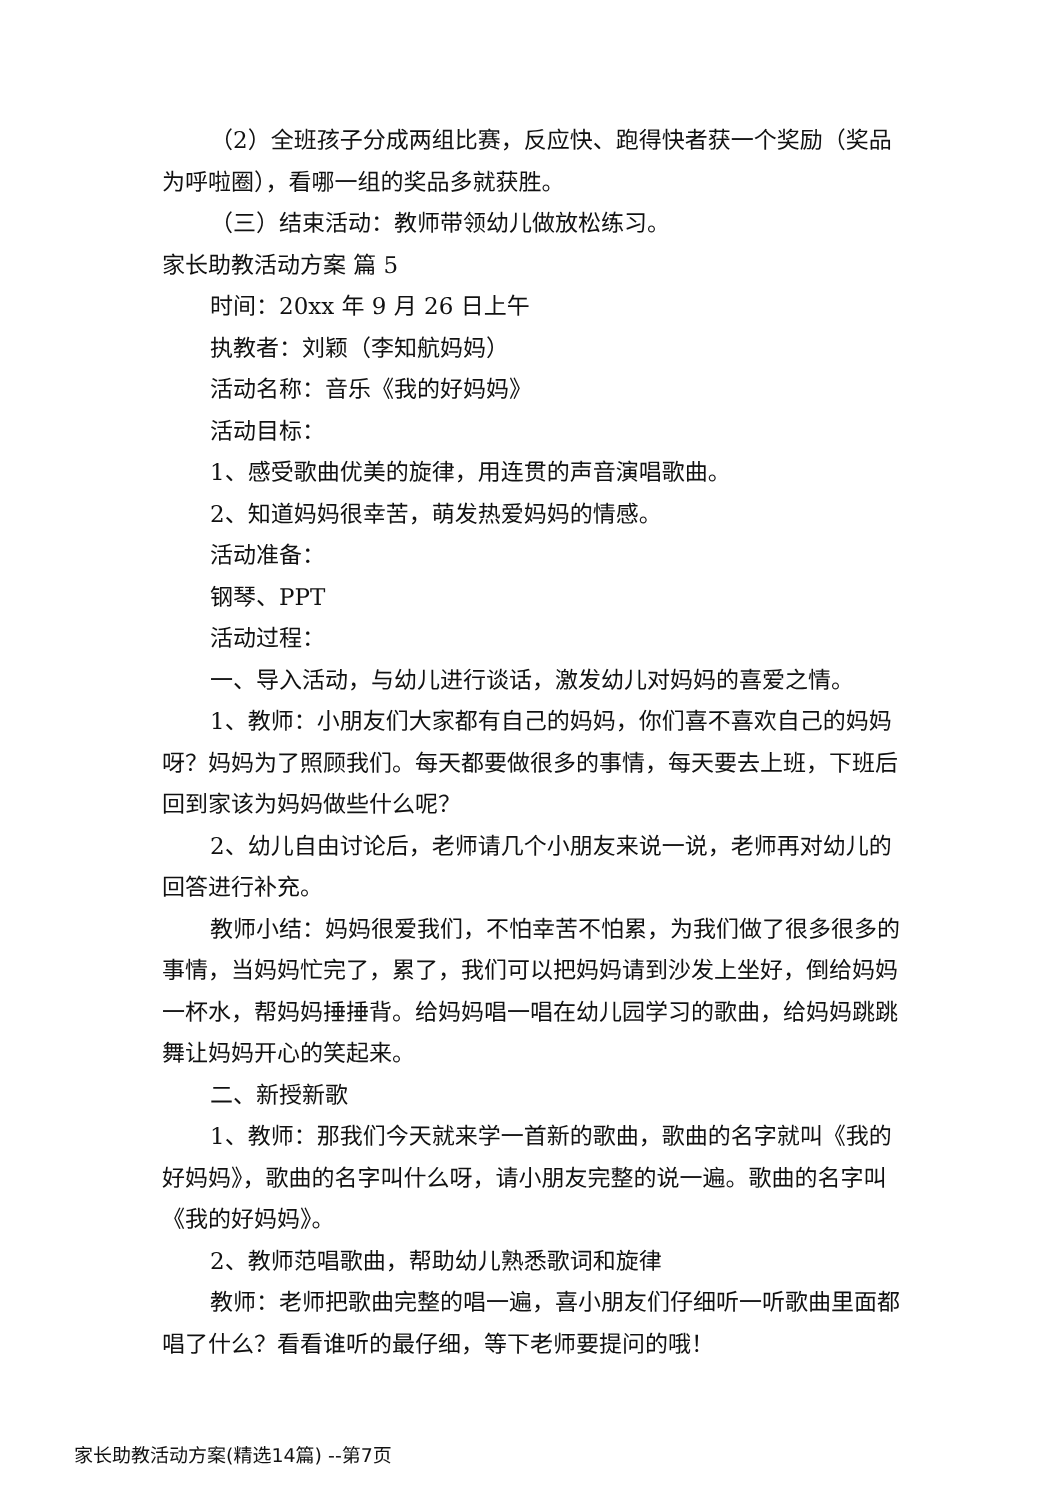（2）全班孩子分成两组比赛，反应快、跑得快者获一个奖励（奖品为呼啦圈），看哪一组的奖品多就获胜。
（三）结束活动：教师带领幼儿做放松练习。
家长助教活动方案 篇 5
时间：20xx 年 9 月 26 日上午
执教者：刘颖（李知航妈妈）
活动名称：音乐《我的好妈妈》
活动目标：
1、感受歌曲优美的旋律，用连贯的声音演唱歌曲。
2、知道妈妈很幸苦，萌发热爱妈妈的情感。
活动准备：
钢琴、PPT
活动过程：
一、导入活动，与幼儿进行谈话，激发幼儿对妈妈的喜爱之情。
1、教师：小朋友们大家都有自己的妈妈，你们喜不喜欢自己的妈妈呀？妈妈为了照顾我们。每天都要做很多的事情，每天要去上班，下班后回到家该为妈妈做些什么呢？
2、幼儿自由讨论后，老师请几个小朋友来说一说，老师再对幼儿的回答进行补充。
教师小结：妈妈很爱我们，不怕幸苦不怕累，为我们做了很多很多的事情，当妈妈忙完了，累了，我们可以把妈妈请到沙发上坐好，倒给妈妈一杯水，帮妈妈捶捶背。给妈妈唱一唱在幼儿园学习的歌曲，给妈妈跳跳舞让妈妈开心的笑起来。
二、新授新歌
1、教师：那我们今天就来学一首新的歌曲，歌曲的名字就叫《我的好妈妈》，歌曲的名字叫什么呀，请小朋友完整的说一遍。歌曲的名字叫《我的好妈妈》。
2、教师范唱歌曲，帮助幼儿熟悉歌词和旋律
教师：老师把歌曲完整的唱一遍，喜小朋友们仔细听一听歌曲里面都唱了什么？看看谁听的最仔细，等下老师要提问的哦！
家长助教活动方案(精选14篇) --第7页